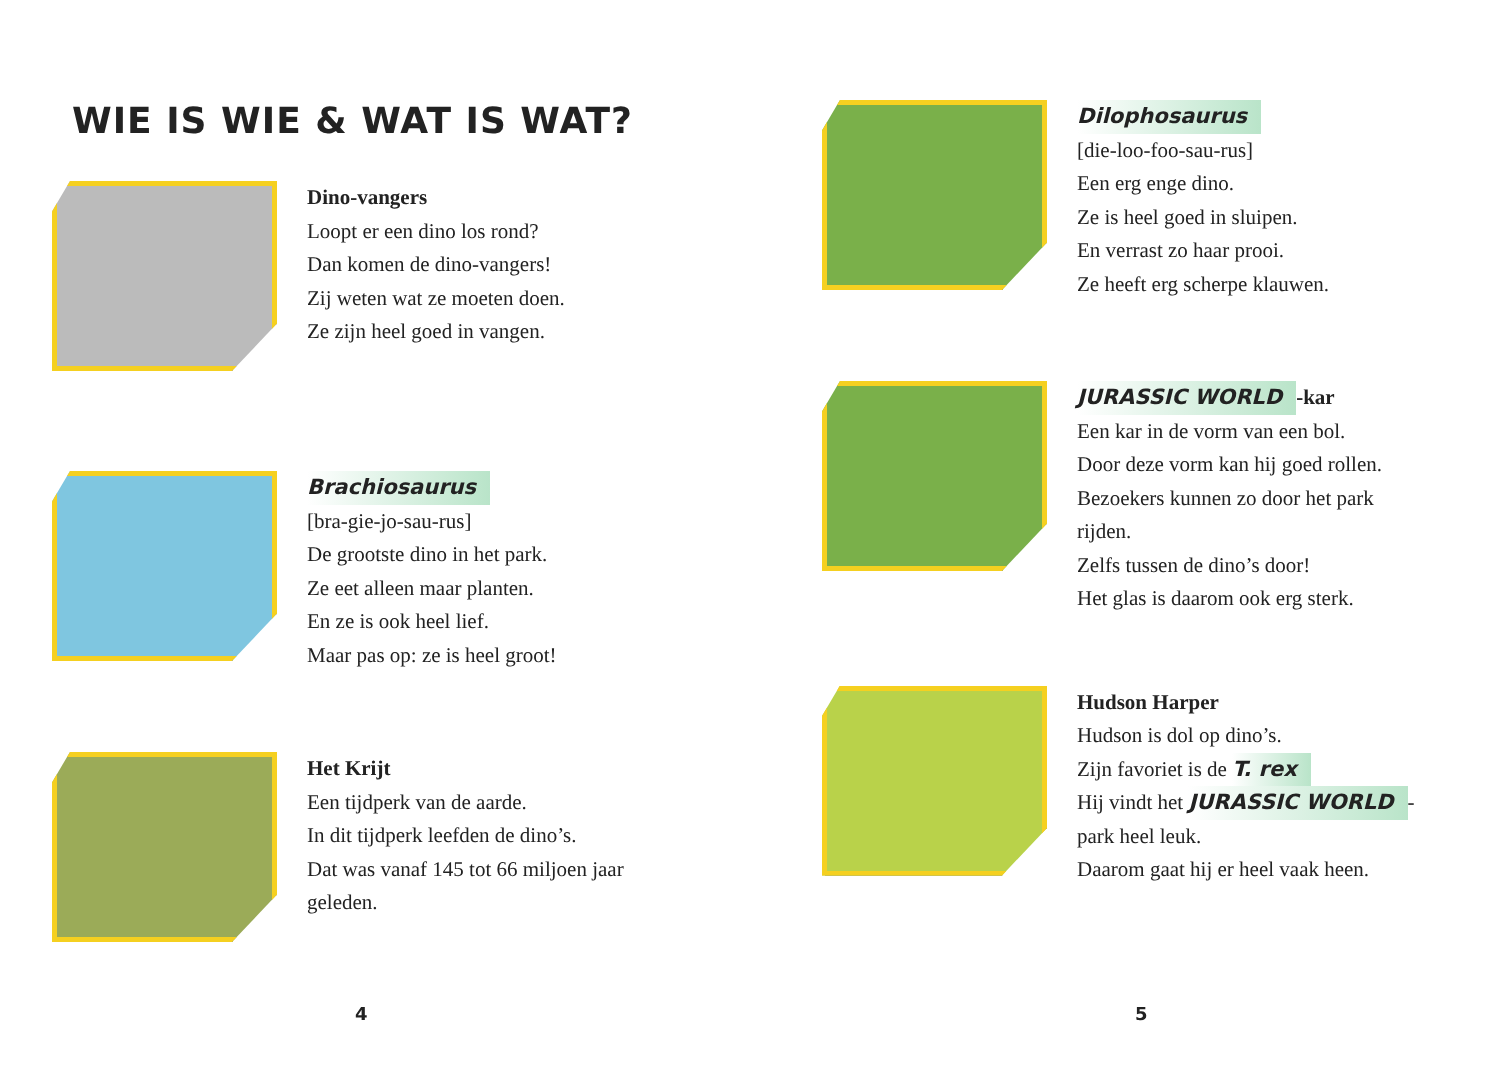WIE IS WIE & WAT IS WAT?
Dino-vangers
Loopt er een dino los rond?
Dan komen de dino-vangers!
Zij weten wat ze moeten doen.
Ze zijn heel goed in vangen.
Brachiosaurus
[bra-gie-jo-sau-rus]
De grootste dino in het park.
Ze eet alleen maar planten.
En ze is ook heel lief.
Maar pas op: ze is heel groot!
Het Krijt
Een tijdperk van de aarde.
In dit tijdperk leefden de dino’s.
Dat was vanaf 145 tot 66 miljoen jaar
geleden.
4
Dilophosaurus
[die-loo-foo-sau-rus]
Een erg enge dino.
Ze is heel goed in sluipen.
En verrast zo haar prooi.
Ze heeft erg scherpe klauwen.
JURASSIC WORLD -kar
Een kar in de vorm van een bol.
Door deze vorm kan hij goed rollen.
Bezoekers kunnen zo door het park
rijden.
Zelfs tussen de dino’s door!
Het glas is daarom ook erg sterk.
Hudson Harper
Hudson is dol op dino’s.
Zijn favoriet is de T. rex
Hij vindt het JURASSIC WORLD -
park heel leuk.
Daarom gaat hij er heel vaak heen.
5